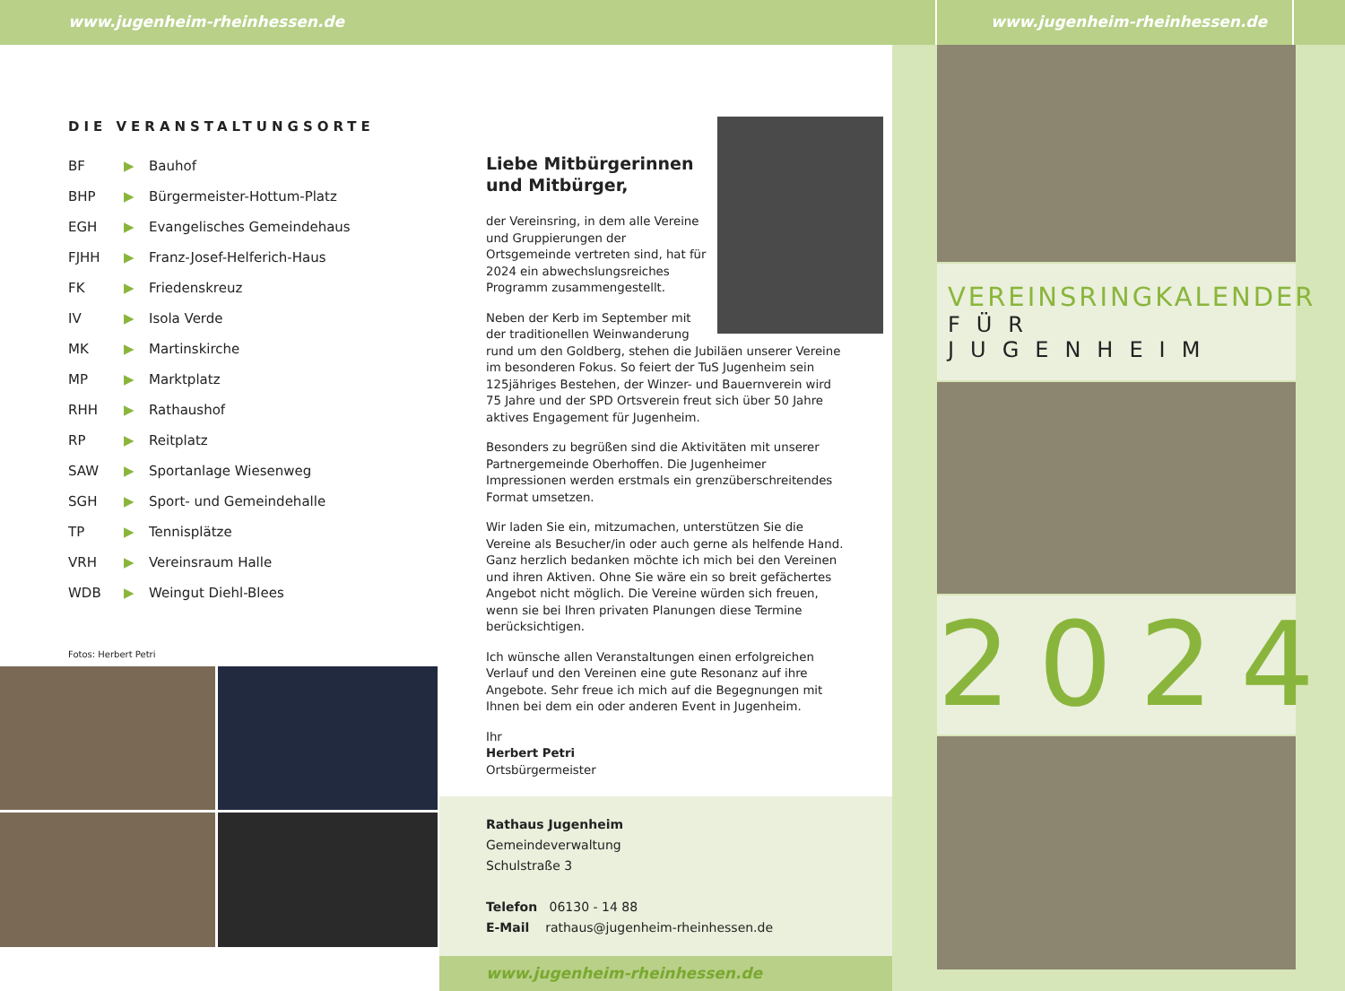www.jugenheim-rheinhessen.de www.jugenheim-rheinhessen.de
DIE VERANSTALTUNGSORTE
| BF | ▶ | Bauhof |
| BHP | ▶ | Bürgermeister-Hottum-Platz |
| EGH | ▶ | Evangelisches Gemeindehaus |
| FJHH | ▶ | Franz-Josef-Helferich-Haus |
| FK | ▶ | Friedenskreuz |
| IV | ▶ | Isola Verde |
| MK | ▶ | Martinskirche |
| MP | ▶ | Marktplatz |
| RHH | ▶ | Rathaushof |
| RP | ▶ | Reitplatz |
| SAW | ▶ | Sportanlage Wiesenweg |
| SGH | ▶ | Sport- und Gemeindehalle |
| TP | ▶ | Tennisplätze |
| VRH | ▶ | Vereinsraum Halle |
| WDB | ▶ | Weingut Diehl-Blees |
Fotos: Herbert Petri
Liebe Mitbürgerinnen
und Mitbürger,
der Vereinsring, in dem alle Vereine und Gruppierungen der Ortsgemeinde vertreten sind, hat für 2024 ein abwechslungsreiches Programm zusammengestellt.
Neben der Kerb im September mit der traditionellen Weinwanderung rund um den Goldberg, stehen die Jubiläen unserer Vereine im besonderen Fokus. So feiert der TuS Jugenheim sein 125jähriges Bestehen, der Winzer- und Bauernverein wird 75 Jahre und der SPD Ortsverein freut sich über 50 Jahre aktives Engagement für Jugenheim.
Besonders zu begrüßen sind die Aktivitäten mit unserer Partnergemeinde Oberhoffen. Die Jugenheimer Impressionen werden erstmals ein grenzüberschreitendes Format umsetzen.
Wir laden Sie ein, mitzumachen, unterstützen Sie die Vereine als Besucher/in oder auch gerne als helfende Hand. Ganz herzlich bedanken möchte ich mich bei den Vereinen und ihren Aktiven. Ohne Sie wäre ein so breit gefächertes Angebot nicht möglich. Die Vereine würden sich freuen, wenn sie bei Ihren privaten Planungen diese Termine berücksichtigen.
Ich wünsche allen Veranstaltungen einen erfolgreichen Verlauf und den Vereinen eine gute Resonanz auf ihre Angebote. Sehr freue ich mich auf die Begegnungen mit Ihnen bei dem ein oder anderen Event in Jugenheim.
Ihr
Herbert Petri
Ortsbürgermeister
Rathaus Jugenheim
Gemeindeverwaltung
Schulstraße 3
Telefon 06130 - 14 88
E-Mail rathaus@jugenheim-rheinhessen.de
www.jugenheim-rheinhessen.de
VEREINSRINGKALENDER
FÜR JUGENHEIM
2024